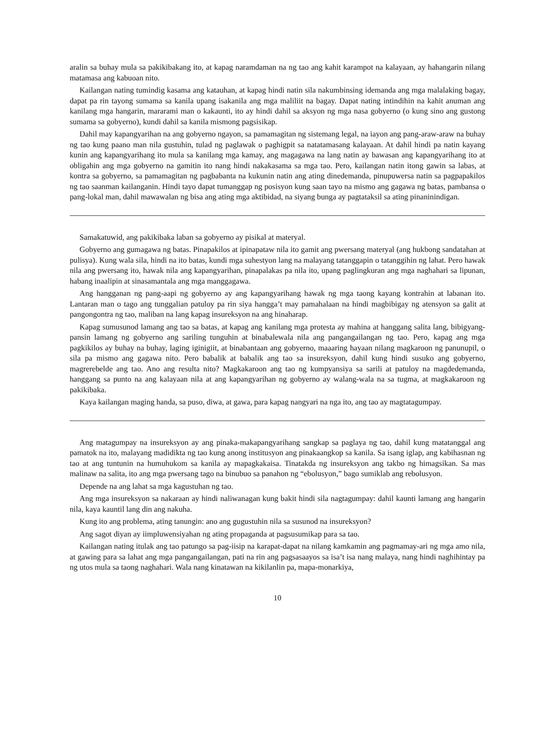aralin sa buhay mula sa pakikibakang ito, at kapag naramdaman na ng tao ang kahit karampot na kalayaan, ay hahangarin nilang matamasa ang kabuoan nito.
Kailangan nating tumindig kasama ang katauhan, at kapag hindi natin sila nakumbinsing idemanda ang mga malalaking bagay, dapat pa rin tayong sumama sa kanila upang isakanila ang mga maliliit na bagay. Dapat nating intindihin na kahit anuman ang kanilang mga hangarin, mararami man o kakaunti, ito ay hindi dahil sa aksyon ng mga nasa gobyerno (o kung sino ang gustong sumama sa gobyerno), kundi dahil sa kanila mismong pagsisikap.
Dahil may kapangyarihan na ang gobyerno ngayon, sa pamamagitan ng sistemang legal, na iayon ang pang-araw-araw na buhay ng tao kung paano man nila gustuhin, tulad ng paglawak o paghigpit sa natatamasang kalayaan. At dahil hindi pa natin kayang kunin ang kapangyarihang ito mula sa kanilang mga kamay, ang magagawa na lang natin ay bawasan ang kapangyarihang ito at obligahin ang mga gobyerno na gamitin ito nang hindi nakakasama sa mga tao. Pero, kailangan natin itong gawin sa labas, at kontra sa gobyerno, sa pamamagitan ng pagbabanta na kukunin natin ang ating dinedemanda, pinupuwersa natin sa pagpapakilos ng tao saanman kailanganin. Hindi tayo dapat tumanggap ng posisyon kung saan tayo na mismo ang gagawa ng batas, pambansa o pang-lokal man, dahil mawawalan ng bisa ang ating mga aktibidad, na siyang bunga ay pagtataksil sa ating pinaninindigan.
Samakatuwid, ang pakikibaka laban sa gobyerno ay pisikal at materyal.
Gobyerno ang gumagawa ng batas. Pinapakilos at ipinapataw nila ito gamit ang pwersang materyal (ang hukbong sandatahan at pulisya). Kung wala sila, hindi na ito batas, kundi mga suhestyon lang na malayang tatanggapin o tatanggihin ng lahat. Pero hawak nila ang pwersang ito, hawak nila ang kapangyarihan, pinapalakas pa nila ito, upang paglingkuran ang mga naghahari sa lipunan, habang inaalipin at sinasamantala ang mga manggagawa.
Ang hangganan ng pang-aapi ng gobyerno ay ang kapangyarihang hawak ng mga taong kayang kontrahin at labanan ito. Lantaran man o tago ang tunggalian patuloy pa rin siya hangga’t may pamahalaan na hindi magbibigay ng atensyon sa galit at pangongontra ng tao, maliban na lang kapag insureksyon na ang hinaharap.
Kapag sumusunod lamang ang tao sa batas, at kapag ang kanilang mga protesta ay mahina at hanggang salita lang, bibigyang-pansin lamang ng gobyerno ang sariling tunguhin at binabalewala nila ang pangangailangan ng tao. Pero, kapag ang mga pagkikilos ay buhay na buhay, laging iginigiit, at binabantaan ang gobyerno, maaaring hayaan nilang magkaroon ng panunupil, o sila pa mismo ang gagawa nito. Pero babalik at babalik ang tao sa insureksyon, dahil kung hindi susuko ang gobyerno, magrerebelde ang tao. Ano ang resulta nito? Magkakaroon ang tao ng kumpyansiya sa sarili at patuloy na magdedemanda, hanggang sa punto na ang kalayaan nila at ang kapangyarihan ng gobyerno ay walang-wala na sa tugma, at magkakaroon ng pakikibaka.
Kaya kailangan maging handa, sa puso, diwa, at gawa, para kapag nangyari na nga ito, ang tao ay magtatagumpay.
Ang matagumpay na insureksyon ay ang pinaka-makapangyarihang sangkap sa paglaya ng tao, dahil kung matatanggal ang pamatok na ito, malayang madidikta ng tao kung anong institusyon ang pinakaangkop sa kanila. Sa isang iglap, ang kabihasnan ng tao at ang tuntunin na humuhukom sa kanila ay mapagkakaisa. Tinatakda ng insureksyon ang takbo ng himagsikan. Sa mas malinaw na salita, ito ang mga pwersang tago na binubuo sa panahon ng “ebolusyon,” bago sumiklab ang rebolusyon.
Depende na ang lahat sa mga kagustuhan ng tao.
Ang mga insureksyon sa nakaraan ay hindi naliwanagan kung bakit hindi sila nagtagumpay: dahil kaunti lamang ang hangarin nila, kaya kauntil lang din ang nakuha.
Kung ito ang problema, ating tanungin: ano ang gugustuhin nila sa susunod na insureksyon?
Ang sagot diyan ay iimpluwensiyahan ng ating propaganda at pagsusumikap para sa tao.
Kailangan nating itulak ang tao patungo sa pag-iisip na karapat-dapat na nilang kamkamin ang pagmamay-ari ng mga amo nila, at gawing para sa lahat ang mga pangangailangan, pati na rin ang pagsasaayos sa isa’t isa nang malaya, nang hindi naghihintay pa ng utos mula sa taong naghahari. Wala nang kinatawan na kikilanlin pa, mapa-monarkiya,
10